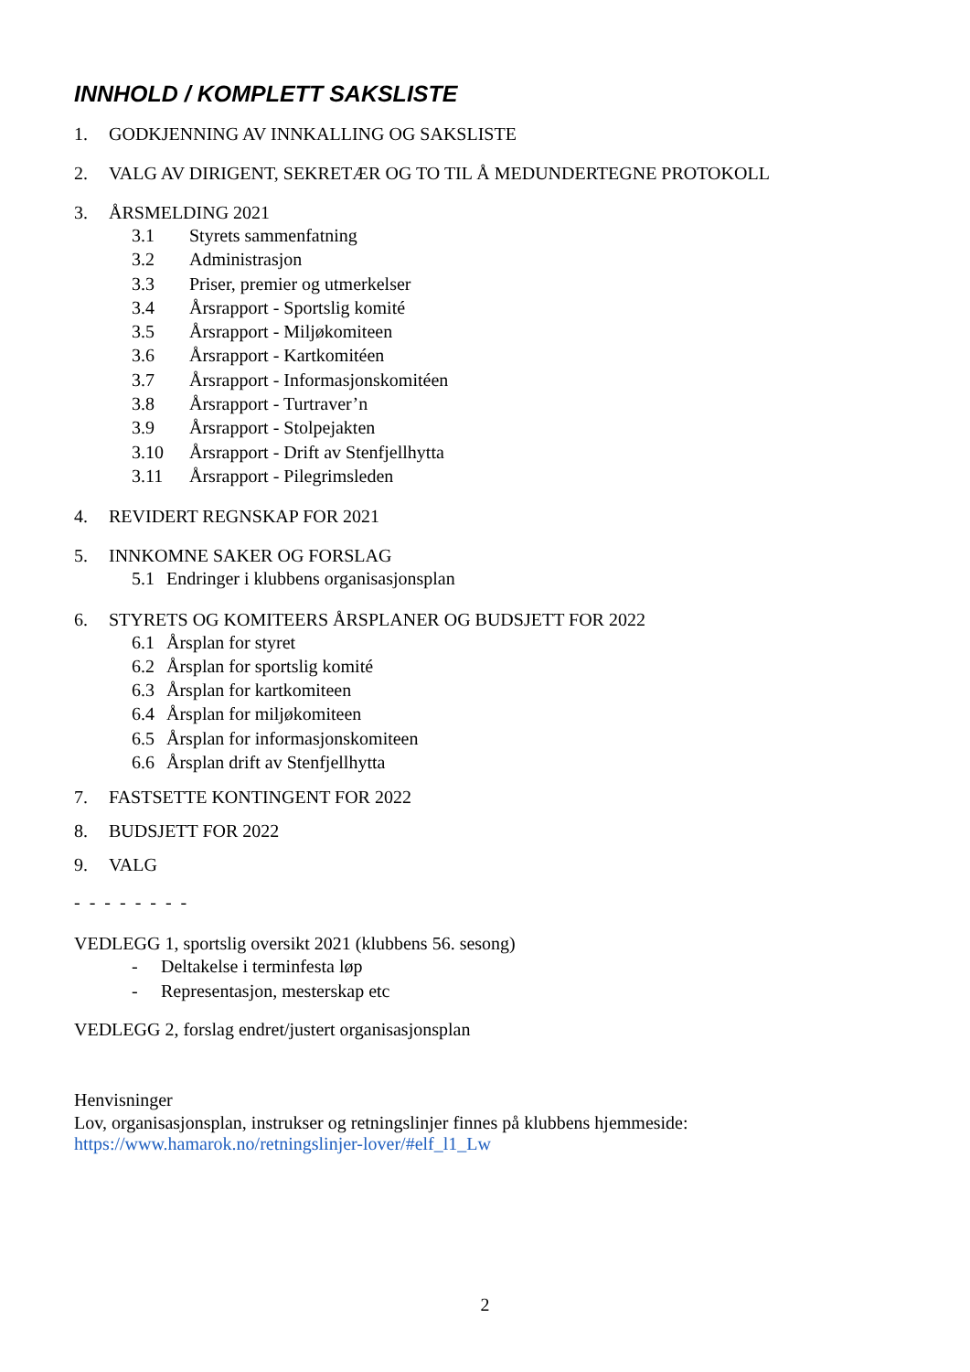INNHOLD / KOMPLETT SAKSLISTE
1. GODKJENNING AV INNKALLING OG SAKSLISTE
2. VALG AV DIRIGENT, SEKRETÆR OG TO TIL Å MEDUNDERTEGNE PROTOKOLL
3. ÅRSMELDING 2021
3.1 Styrets sammenfatning
3.2 Administrasjon
3.3 Priser, premier og utmerkelser
3.4 Årsrapport - Sportslig komité
3.5 Årsrapport - Miljøkomiteen
3.6 Årsrapport - Kartkomitéen
3.7 Årsrapport - Informasjonskomitéen
3.8 Årsrapport - Turtraver’n
3.9 Årsrapport - Stolpejakten
3.10 Årsrapport - Drift av Stenfjellhytta
3.11 Årsrapport - Pilegrimsleden
4. REVIDERT REGNSKAP FOR 2021
5. INNKOMNE SAKER OG FORSLAG
5.1 Endringer i klubbens organisasjonsplan
6. STYRETS OG KOMITEERS ÅRSPLANER OG BUDSJETT FOR 2022
6.1 Årsplan for styret
6.2 Årsplan for sportslig komité
6.3 Årsplan for kartkomiteen
6.4 Årsplan for miljøkomiteen
6.5 Årsplan for informasjonskomiteen
6.6 Årsplan drift av Stenfjellhytta
7. FASTSETTE KONTINGENT FOR 2022
8. BUDSJETT FOR 2022
9. VALG
- - - - - - - -
VEDLEGG 1, sportslig oversikt 2021 (klubbens 56. sesong)
- Deltakelse i terminfesta løp
- Representasjon, mesterskap etc
VEDLEGG 2, forslag endret/justert organisasjonsplan
Henvisninger
Lov, organisasjonsplan, instrukser og retningslinjer finnes på klubbens hjemmeside:
https://www.hamarok.no/retningslinjer-lover/#elf_l1_Lw
2